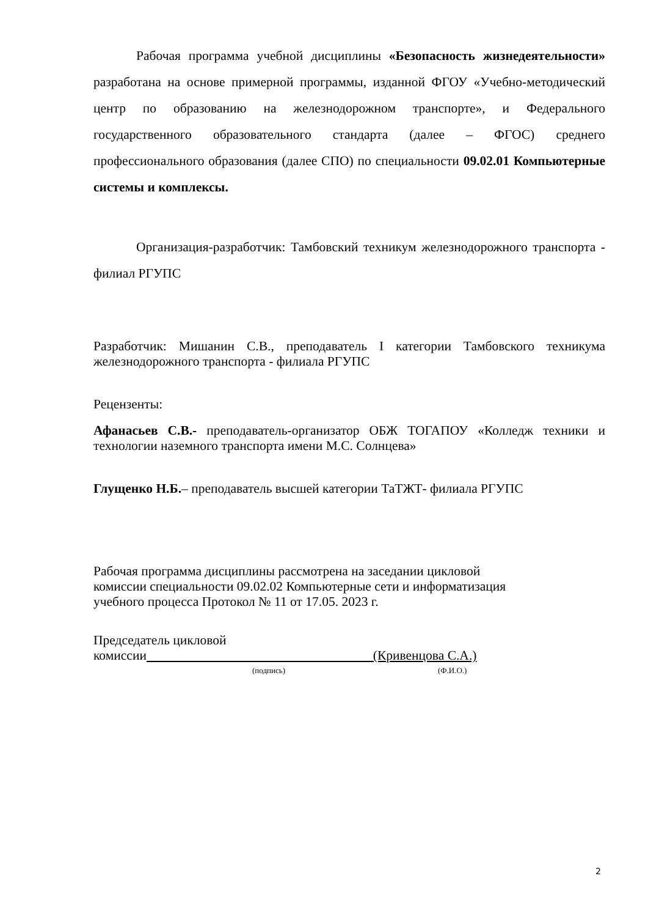Рабочая программа учебной дисциплины «Безопасность жизнедеятельности» разработана на основе примерной программы, изданной ФГОУ «Учебно-методический центр по образованию на железнодорожном транспорте», и Федерального государственного образовательного стандарта (далее – ФГОС) среднего профессионального образования (далее СПО) по специальности 09.02.01 Компьютерные системы и комплексы.
Организация-разработчик: Тамбовский техникум железнодорожного транспорта - филиал РГУПС
Разработчик: Мишанин С.В., преподаватель I категории Тамбовского техникума железнодорожного транспорта - филиала РГУПС
Рецензенты:
Афанасьев С.В.- преподаватель-организатор ОБЖ ТОГАПОУ «Колледж техники и технологии наземного транспорта имени М.С. Солнцева»
Глущенко Н.Б.– преподаватель высшей категории ТаТЖТ- филиала РГУПС
Рабочая программа дисциплины рассмотрена на заседании цикловой
комиссии специальности 09.02.02 Компьютерные сети и информатизация
учебного процесса Протокол № 11 от 17.05. 2023 г.
Председатель цикловой
комиссии (Кривенцова С.А.)
(подпись) (Ф.И.О.)
2